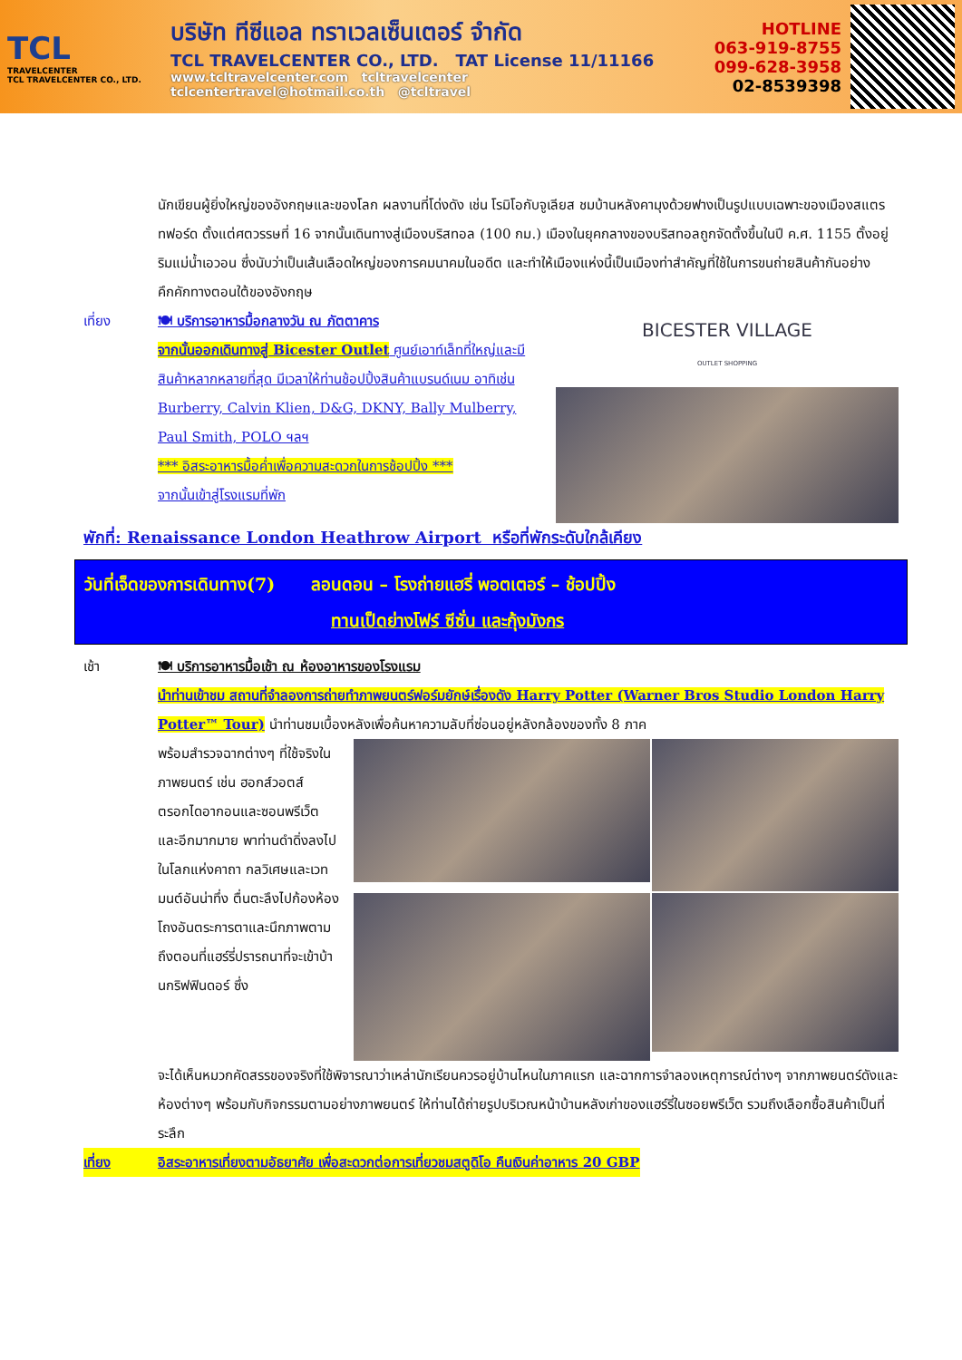TCL
TRAVELCENTER
TCL TRAVELCENTER CO., LTD.
บริษัท ทีซีแอล ทราเวลเซ็นเตอร์ จำกัด
TCL TRAVELCENTER CO., LTD. TAT License 11/11166
www.tcltravelcenter.com tcltravelcenter
tclcentertravel@hotmail.co.th @tcltravel
HOTLINE
063-919-8755
099-628-3958
02-8539398
นักเขียนผู้ยิ่งใหญ่ของอังกฤษและของโลก ผลงานที่โด่งดัง เช่น โรมิโอกับจูเลียส ชมบ้านหลังคามุงด้วยฟางเป็นรูปแบบเฉพาะของเมืองสแตรทฟอร์ด ตั้งแต่ศตวรรษที่ 16 จากนั้นเดินทางสู่เมืองบริสทอล (100 กม.) เมืองในยุคกลางของบริสทอลถูกจัดตั้งขึ้นในปี ค.ศ. 1155 ตั้งอยู่ริมแม่น้ำเอวอน ซึ่งนับว่าเป็นเส้นเลือดใหญ่ของการคมนาคมในอดีต และทำให้เมืองแห่งนี้เป็นเมืองท่าสำคัญที่ใช้ในการขนถ่ายสินค้ากันอย่างคึกคักทางตอนใต้ของอังกฤษ
เที่ยง 🍽 บริการอาหารมื้อกลางวัน ณ ภัตตาคาร
จากนั้นออกเดินทางสู่ Bicester Outlet ศูนย์เอาท์เล็ทที่ใหญ่และมีสินค้าหลากหลายที่สุด มีเวลาให้ท่านช้อปปิ้งสินค้าแบรนด์เนม อาทิเช่น Burberry, Calvin Klien, D&G, DKNY, Bally Mulberry, Paul Smith, POLO ฯลฯ
*** อิสระอาหารมื้อค่ำเพื่อความสะดวกในการช้อปปิ้ง ***
จากนั้นเข้าสู่โรงแรมที่พัก
BICESTER VILLAGE
OUTLET SHOPPING
พักที่: Renaissance London Heathrow Airport หรือที่พักระดับใกล้เคียง
วันที่เจ็ดของการเดินทาง(7) ลอนดอน – โรงถ่ายแฮรี่ พอตเตอร์ – ช้อปปิ้ง
ทานเป็ดย่างโฟร์ ซีซั่น และกุ้งมังกร
เช้า 🍽 บริการอาหารมื้อเช้า ณ ห้องอาหารของโรงแรม
นำท่านเข้าชม สถานที่จำลองการถ่ายทำภาพยนตร์ฟอร์มยักษ์เรื่องดัง Harry Potter (Warner Bros Studio London Harry Potter™ Tour) นำท่านชมเบื้องหลังเพื่อค้นหาความลับที่ซ่อนอยู่หลังกล้องของทั้ง 8 ภาค
พร้อมสำรวจฉากต่างๆ ที่ใช้จริงในภาพยนตร์ เช่น ฮอกส์วอตส์ ตรอกไดอากอนและซอนพรีเว็ตและอีกมากมาย พาท่านดำดิ่งลงไปในโลกแห่งคาถา กลวิเศษและเวทมนต์อันน่าทึ่ง ตื่นตะลึงไปก้องห้องโถงอันตระการตาและนึกภาพตามถึงตอนที่แฮร์รี่ปรารถนาที่จะเข้าบ้านกริฟฟินดอร์ ซึ่ง
จะได้เห็นหมวกคัดสรรของจริงที่ใช้พิจารณาว่าเหล่านักเรียนควรอยู่บ้านไหนในภาคแรก และฉากการจำลองเหตุการณ์ต่างๆ จากภาพยนตร์ดังและห้องต่างๆ พร้อมกับกิจกรรมตามอย่างภาพยนตร์ ให้ท่านได้ถ่ายรูปบริเวณหน้าบ้านหลังเก่าของแฮร์รี่ในซอยพรีเว็ต รวมถึงเลือกซื้อสินค้าเป็นที่ระลึก
เที่ยง อิสระอาหารเที่ยงตามอัธยาศัย เพื่อสะดวกต่อการเที่ยวชมสตูดิโอ คืนเงินค่าอาหาร 20 GBP